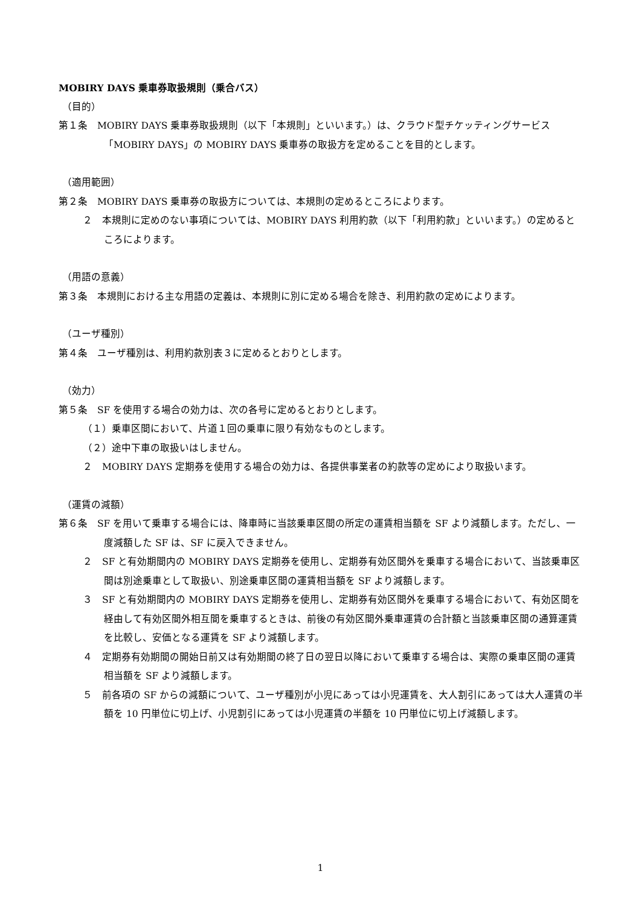MOBIRY DAYS 乗車券取扱規則（乗合バス）
（目的）
第１条　MOBIRY DAYS 乗車券取扱規則（以下「本規則」といいます。）は、クラウド型チケッティングサービス「MOBIRY DAYS」の MOBIRY DAYS 乗車券の取扱方を定めることを目的とします。
（適用範囲）
第２条　MOBIRY DAYS 乗車券の取扱方については、本規則の定めるところによります。
２　本規則に定めのない事項については、MOBIRY DAYS 利用約款（以下「利用約款」といいます。）の定めるところによります。
（用語の意義）
第３条　本規則における主な用語の定義は、本規則に別に定める場合を除き、利用約款の定めによります。
（ユーザ種別）
第４条　ユーザ種別は、利用約款別表３に定めるとおりとします。
（効力）
第５条　SF を使用する場合の効力は、次の各号に定めるとおりとします。
（１）乗車区間において、片道１回の乗車に限り有効なものとします。
（２）途中下車の取扱いはしません。
２　MOBIRY DAYS 定期券を使用する場合の効力は、各提供事業者の約款等の定めにより取扱います。
（運賃の減額）
第６条　SF を用いて乗車する場合には、降車時に当該乗車区間の所定の運賃相当額を SF より減額します。ただし、一度減額した SF は、SF に戻入できません。
２　SF と有効期間内の MOBIRY DAYS 定期券を使用し、定期券有効区間外を乗車する場合において、当該乗車区間は別途乗車として取扱い、別途乗車区間の運賃相当額を SF より減額します。
３　SF と有効期間内の MOBIRY DAYS 定期券を使用し、定期券有効区間外を乗車する場合において、有効区間を経由して有効区間外相互間を乗車するときは、前後の有効区間外乗車運賃の合計額と当該乗車区間の通算運賃を比較し、安価となる運賃を SF より減額します。
４　定期券有効期間の開始日前又は有効期間の終了日の翌日以降において乗車する場合は、実際の乗車区間の運賃相当額を SF より減額します。
５　前各項の SF からの減額について、ユーザ種別が小児にあっては小児運賃を、大人割引にあっては大人運賃の半額を 10 円単位に切上げ、小児割引にあっては小児運賃の半額を 10 円単位に切上げ減額します。
1